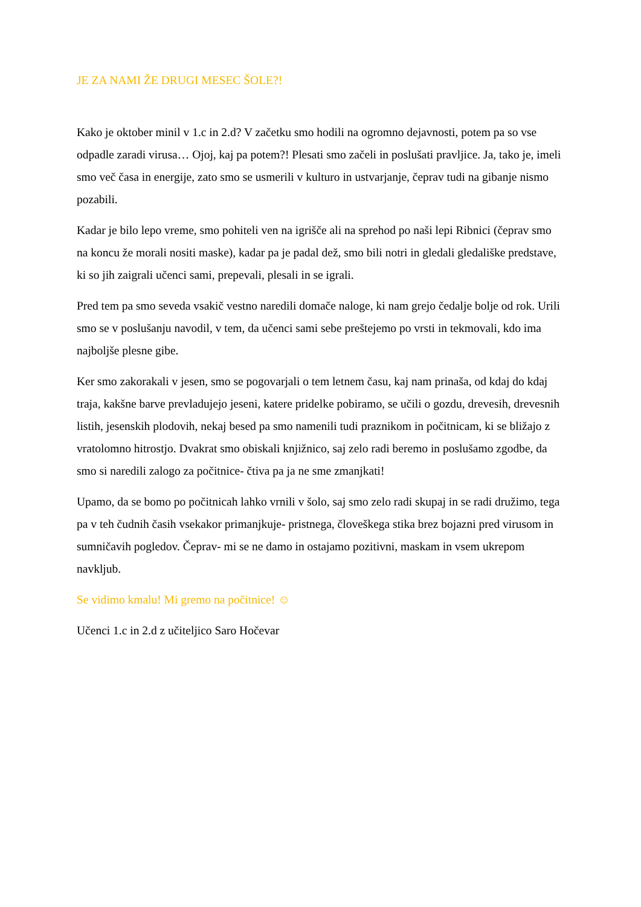JE ZA NAMI ŽE DRUGI MESEC ŠOLE?!
Kako je oktober minil v 1.c in 2.d? V začetku smo hodili na ogromno dejavnosti, potem pa so vse odpadle zaradi virusa… Ojoj, kaj pa potem?! Plesati smo začeli in poslušati pravljice. Ja, tako je, imeli smo več časa in energije, zato smo se usmerili v kulturo in ustvarjanje, čeprav tudi na gibanje nismo pozabili.
Kadar je bilo lepo vreme, smo pohiteli ven na igrišče ali na sprehod po naši lepi Ribnici (čeprav smo na koncu že morali nositi maske), kadar pa je padal dež, smo bili notri in gledali gledališke predstave, ki so jih zaigrali učenci sami, prepevali, plesali in se igrali.
Pred tem pa smo seveda vsakič vestno naredili domače naloge, ki nam grejo čedalje bolje od rok. Urili smo se v poslušanju navodil, v tem, da učenci sami sebe preštejemo po vrsti in tekmovali, kdo ima najboljše plesne gibe.
Ker smo zakorakali v jesen, smo se pogovarjali o tem letnem času, kaj nam prinaša, od kdaj do kdaj traja, kakšne barve prevladujejo jeseni, katere pridelke pobiramo, se učili o gozdu, drevesih, drevesnih listih, jesenskih plodovih, nekaj besed pa smo namenili tudi praznikom in počitnicam, ki se bližajo z vratolomno hitrostjo. Dvakrat smo obiskali knjižnico, saj zelo radi beremo in poslušamo zgodbe, da smo si naredili zalogo za počitnice- čtiva pa ja ne sme zmanjkati!
Upamo, da se bomo po počitnicah lahko vrnili v šolo, saj smo zelo radi skupaj in se radi družimo, tega pa v teh čudnih časih vsekakor primanjkuje- pristnega, človeškega stika brez bojazni pred virusom in sumničavih pogledov. Čeprav- mi se ne damo in ostajamo pozitivni, maskam in vsem ukrepom navkljub.
Se vidimo kmalu! Mi gremo na počitnice! ☺
Učenci 1.c in 2.d z učiteljico Saro Hočevar